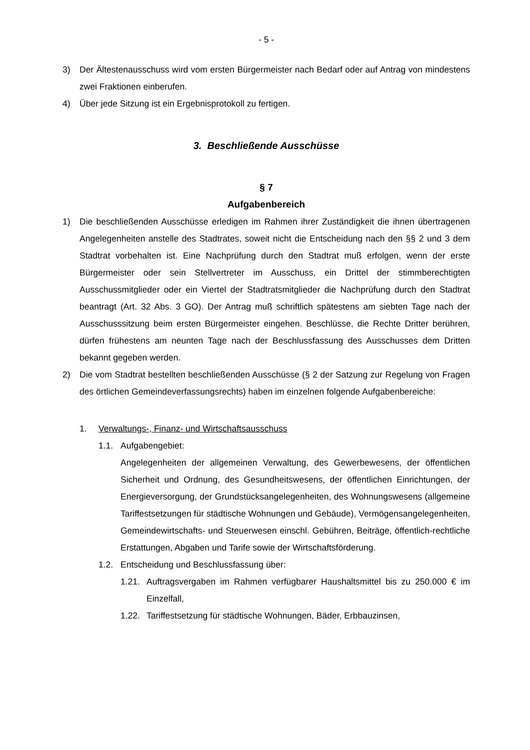- 5 -
3) Der Ältestenausschuss wird vom ersten Bürgermeister nach Bedarf oder auf Antrag von mindestens zwei Fraktionen einberufen.
4) Über jede Sitzung ist ein Ergebnisprotokoll zu fertigen.
3. Beschließende Ausschüsse
§ 7
Aufgabenbereich
1) Die beschließenden Ausschüsse erledigen im Rahmen ihrer Zuständigkeit die ihnen übertragenen Angelegenheiten anstelle des Stadtrates, soweit nicht die Entscheidung nach den §§ 2 und 3 dem Stadtrat vorbehalten ist. Eine Nachprüfung durch den Stadtrat muß erfolgen, wenn der erste Bürgermeister oder sein Stellvertreter im Ausschuss, ein Drittel der stimmberechtigten Ausschussmitglieder oder ein Viertel der Stadtratsmitglieder die Nachprüfung durch den Stadtrat beantragt (Art. 32 Abs. 3 GO). Der Antrag muß schriftlich spätestens am siebten Tage nach der Ausschusssitzung beim ersten Bürgermeister eingehen. Beschlüsse, die Rechte Dritter berühren, dürfen frühestens am neunten Tage nach der Beschlussfassung des Ausschusses dem Dritten bekannt gegeben werden.
2) Die vom Stadtrat bestellten beschließenden Ausschüsse (§ 2 der Satzung zur Regelung von Fragen des örtlichen Gemeindeverfassungsrechts) haben im einzelnen folgende Aufgabenbereiche:
1. Verwaltungs-, Finanz- und Wirtschaftsausschuss
1.1. Aufgabengebiet:
Angelegenheiten der allgemeinen Verwaltung, des Gewerbewesens, der öffentlichen Sicherheit und Ordnung, des Gesundheitswesens, der öffentlichen Einrichtungen, der Energieversorgung, der Grundstücksangelegenheiten, des Wohnungswesens (allgemeine Tariffestsetzungen für städtische Wohnungen und Gebäude), Vermögensangelegenheiten, Gemeindewirtschafts- und Steuerwesen einschl. Gebühren, Beiträge, öffentlich-rechtliche Erstattungen, Abgaben und Tarife sowie der Wirtschaftsförderung.
1.2. Entscheidung und Beschlussfassung über:
1.21. Auftragsvergaben im Rahmen verfügbarer Haushaltsmittel bis zu 250.000 € im Einzelfall,
1.22. Tariffestsetzung für städtische Wohnungen, Bäder, Erbbauzinsen,